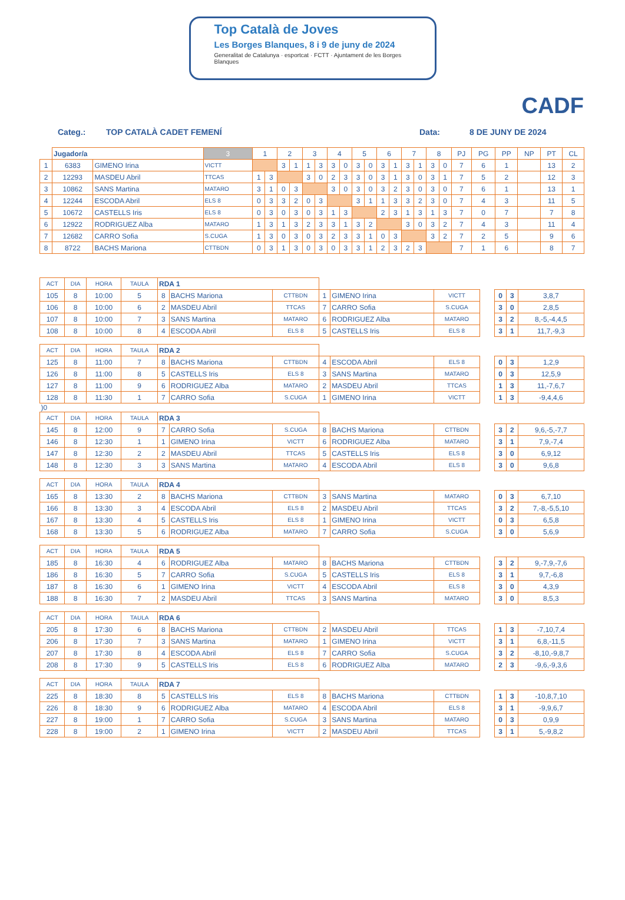Top Català de Joves
Les Borges Blanques, 8 i 9 de juny de 2024
Generalitat de Catalunya · esportcat · FCTT · Ajuntament de les Borges Blanques
CADF
Categ.: TOP CATALÀ CADET FEMENÍ Data: 8 DE JUNY DE 2024
| | Jugador/a | | 3 | 1 | | 2 | | 3 | | 4 | | 5 | | 6 | | 7 | | 8 | | PJ | PG | PP | NP | PT | CL |
| 1 | 6383 | GIMENO Irina | VICTT | | | 3 | 1 | 1 | 3 | 3 | 0 | 3 | 0 | 3 | 1 | 3 | 1 | 3 | 0 | 7 | 6 | 1 | | 13 | 2 |
| 2 | 12293 | MASDEU Abril | TTCAS | 1 | 3 | | | 3 | 0 | 2 | 3 | 3 | 0 | 3 | 1 | 3 | 0 | 3 | 1 | 7 | 5 | 2 | | 12 | 3 |
| 3 | 10862 | SANS Martina | MATARO | 3 | 1 | 0 | 3 | | | 3 | 0 | 3 | 0 | 3 | 2 | 3 | 0 | 3 | 0 | 7 | 6 | 1 | | 13 | 1 |
| 4 | 12244 | ESCODA Abril | ELS 8 | 0 | 3 | 3 | 2 | 0 | 3 | | | 3 | 1 | 1 | 3 | 3 | 2 | 3 | 0 | 7 | 4 | 3 | | 11 | 5 |
| 5 | 10672 | CASTELLS Iris | ELS 8 | 0 | 3 | 0 | 3 | 0 | 3 | 1 | 3 | | | 2 | 3 | 1 | 3 | 1 | 3 | 7 | 0 | 7 | | 7 | 8 |
| 6 | 12922 | RODRIGUEZ Alba | MATARO | 1 | 3 | 1 | 3 | 2 | 3 | 3 | 1 | 3 | 2 | | | 3 | 0 | 3 | 2 | 7 | 4 | 3 | | 11 | 4 |
| 7 | 12682 | CARRO Sofia | S.CUGA | 1 | 3 | 0 | 3 | 0 | 3 | 2 | 3 | 3 | 1 | 0 | 3 | | | 3 | 2 | 7 | 2 | 5 | | 9 | 6 |
| 8 | 8722 | BACHS Mariona | CTTBDN | 0 | 3 | 1 | 3 | 0 | 3 | 0 | 3 | 3 | 1 | 2 | 3 | 2 | 3 | | | 7 | 1 | 6 | | 8 | 7 |
| ACT | DIA | HORA | TAULA | RDA 1 | | | | | | | | | |
| 105 | 8 | 10:00 | 5 | 8 | BACHS Mariona | CTTBDN | 1 | GIMENO Irina | VICTT | | 0 | 3 | 3,8,7 |
| 106 | 8 | 10:00 | 6 | 2 | MASDEU Abril | TTCAS | 7 | CARRO Sofia | S.CUGA | | 3 | 0 | 2,8,5 |
| 107 | 8 | 10:00 | 7 | 3 | SANS Martina | MATARO | 6 | RODRIGUEZ Alba | MATARO | | 3 | 2 | 8,-5,-4,4,5 |
| 108 | 8 | 10:00 | 8 | 4 | ESCODA Abril | ELS 8 | 5 | CASTELLS Iris | ELS 8 | | 3 | 1 | 11,7,-9,3 |
| ACT | DIA | HORA | TAULA | RDA 2 | | | | | | | | | |
| 125 | 8 | 11:00 | 7 | 8 | BACHS Mariona | CTTBDN | 4 | ESCODA Abril | ELS 8 | | 0 | 3 | 1,2,9 |
| 126 | 8 | 11:00 | 8 | 5 | CASTELLS Iris | ELS 8 | 3 | SANS Martina | MATARO | | 0 | 3 | 12,5,9 |
| 127 | 8 | 11:00 | 9 | 6 | RODRIGUEZ Alba | MATARO | 2 | MASDEU Abril | TTCAS | | 1 | 3 | 11,-7,6,7 |
| 128 | 8 | 11:30 | 1 | 7 | CARRO Sofia | S.CUGA | 1 | GIMENO Irina | VICTT | | 1 | 3 | -9,4,4,6 |
| )0 | | | | | | | | | | | | | |
| ACT | DIA | HORA | TAULA | RDA 3 | | | | | | | | | |
| 145 | 8 | 12:00 | 9 | 7 | CARRO Sofia | S.CUGA | 8 | BACHS Mariona | CTTBDN | | 3 | 2 | 9,6,-5,-7,7 |
| 146 | 8 | 12:30 | 1 | 1 | GIMENO Irina | VICTT | 6 | RODRIGUEZ Alba | MATARO | | 3 | 1 | 7,9,-7,4 |
| 147 | 8 | 12:30 | 2 | 2 | MASDEU Abril | TTCAS | 5 | CASTELLS Iris | ELS 8 | | 3 | 0 | 6,9,12 |
| 148 | 8 | 12:30 | 3 | 3 | SANS Martina | MATARO | 4 | ESCODA Abril | ELS 8 | | 3 | 0 | 9,6,8 |
| ACT | DIA | HORA | TAULA | RDA 4 | | | | | | | | | |
| 165 | 8 | 13:30 | 2 | 8 | BACHS Mariona | CTTBDN | 3 | SANS Martina | MATARO | | 0 | 3 | 6,7,10 |
| 166 | 8 | 13:30 | 3 | 4 | ESCODA Abril | ELS 8 | 2 | MASDEU Abril | TTCAS | | 3 | 2 | 7,-8,-5,5,10 |
| 167 | 8 | 13:30 | 4 | 5 | CASTELLS Iris | ELS 8 | 1 | GIMENO Irina | VICTT | | 0 | 3 | 6,5,8 |
| 168 | 8 | 13:30 | 5 | 6 | RODRIGUEZ Alba | MATARO | 7 | CARRO Sofia | S.CUGA | | 3 | 0 | 5,6,9 |
| ACT | DIA | HORA | TAULA | RDA 5 | | | | | | | | | |
| 185 | 8 | 16:30 | 4 | 6 | RODRIGUEZ Alba | MATARO | 8 | BACHS Mariona | CTTBDN | | 3 | 2 | 9,-7,9,-7,6 |
| 186 | 8 | 16:30 | 5 | 7 | CARRO Sofia | S.CUGA | 5 | CASTELLS Iris | ELS 8 | | 3 | 1 | 9,7,-6,8 |
| 187 | 8 | 16:30 | 6 | 1 | GIMENO Irina | VICTT | 4 | ESCODA Abril | ELS 8 | | 3 | 0 | 4,3,9 |
| 188 | 8 | 16:30 | 7 | 2 | MASDEU Abril | TTCAS | 3 | SANS Martina | MATARO | | 3 | 0 | 8,5,3 |
| ACT | DIA | HORA | TAULA | RDA 6 | | | | | | | | | |
| 205 | 8 | 17:30 | 6 | 8 | BACHS Mariona | CTTBDN | 2 | MASDEU Abril | TTCAS | | 1 | 3 | -7,10,7,4 |
| 206 | 8 | 17:30 | 7 | 3 | SANS Martina | MATARO | 1 | GIMENO Irina | VICTT | | 3 | 1 | 6,8,-11,5 |
| 207 | 8 | 17:30 | 8 | 4 | ESCODA Abril | ELS 8 | 7 | CARRO Sofia | S.CUGA | | 3 | 2 | -8,10,-9,8,7 |
| 208 | 8 | 17:30 | 9 | 5 | CASTELLS Iris | ELS 8 | 6 | RODRIGUEZ Alba | MATARO | | 2 | 3 | -9,6,-9,3,6 |
| ACT | DIA | HORA | TAULA | RDA 7 | | | | | | | | | |
| 225 | 8 | 18:30 | 8 | 5 | CASTELLS Iris | ELS 8 | 8 | BACHS Mariona | CTTBDN | | 1 | 3 | -10,8,7,10 |
| 226 | 8 | 18:30 | 9 | 6 | RODRIGUEZ Alba | MATARO | 4 | ESCODA Abril | ELS 8 | | 3 | 1 | -9,9,6,7 |
| 227 | 8 | 19:00 | 1 | 7 | CARRO Sofia | S.CUGA | 3 | SANS Martina | MATARO | | 0 | 3 | 0,9,9 |
| 228 | 8 | 19:00 | 2 | 1 | GIMENO Irina | VICTT | 2 | MASDEU Abril | TTCAS | | 3 | 1 | 5,-9,8,2 |